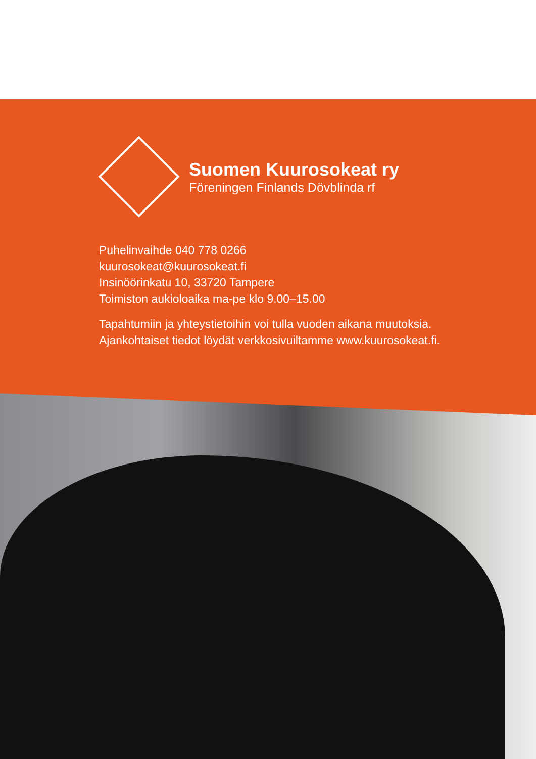Suomen Kuurosokeat ry
Föreningen Finlands Dövblinda rf
Puhelinvaihde 040 778 0266
kuurosokeat@kuurosokeat.fi
Insinöörinkatu 10, 33720 Tampere
Toimiston aukioloaika ma-pe klo 9.00–15.00
Tapahtumiin ja yhteystietoihin voi tulla vuoden aikana muutoksia.
Ajankohtaiset tiedot löydät verkkosivuiltamme www.kuurosokeat.fi.